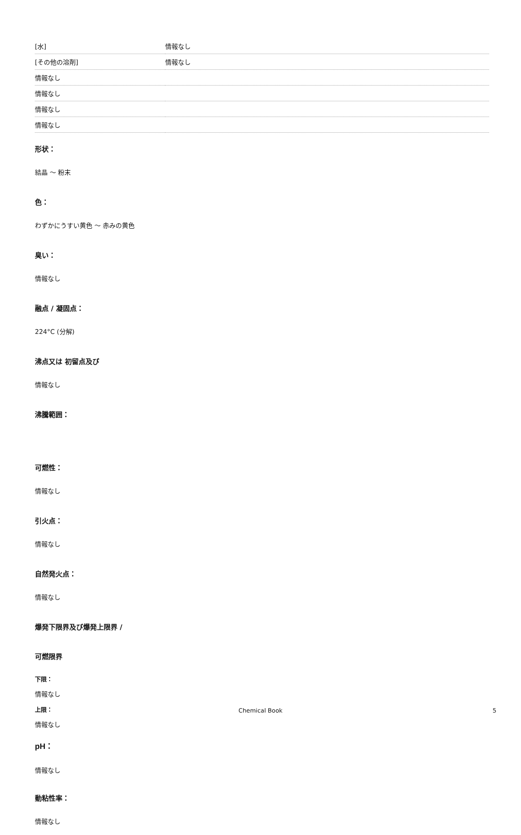| [水] | 情報なし |
| [その他の溶剤] | 情報なし |
| 情報なし | |
| 情報なし | |
| 情報なし | |
| 情報なし | |
形状：
結晶 ～ 粉末
色：
わずかにうすい黄色 ～ 赤みの黄色
臭い：
情報なし
融点 / 凝固点：
224°C (分解)
沸点又は 初留点及び
情報なし
沸騰範囲：
可燃性：
情報なし
引火点：
情報なし
自然発火点：
情報なし
爆発下限界及び爆発上限界 /
可燃限界
下限：
情報なし
上限：
情報なし
pH：
情報なし
動粘性率：
情報なし
Chemical Book 5